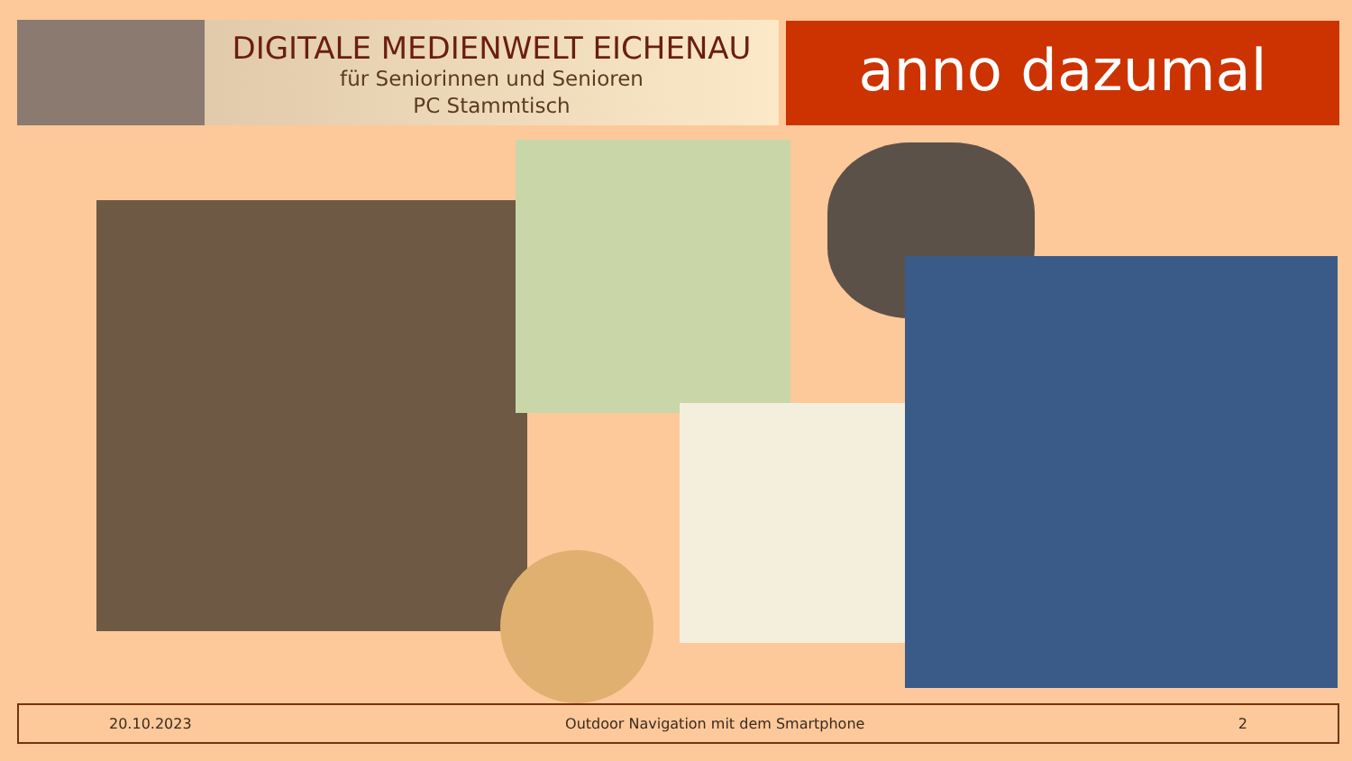DIGITALE MEDIENWELT EICHENAU
für Seniorinnen und Senioren
PC Stammtisch
anno dazumal
20.10.2023 Outdoor Navigation mit dem Smartphone 2